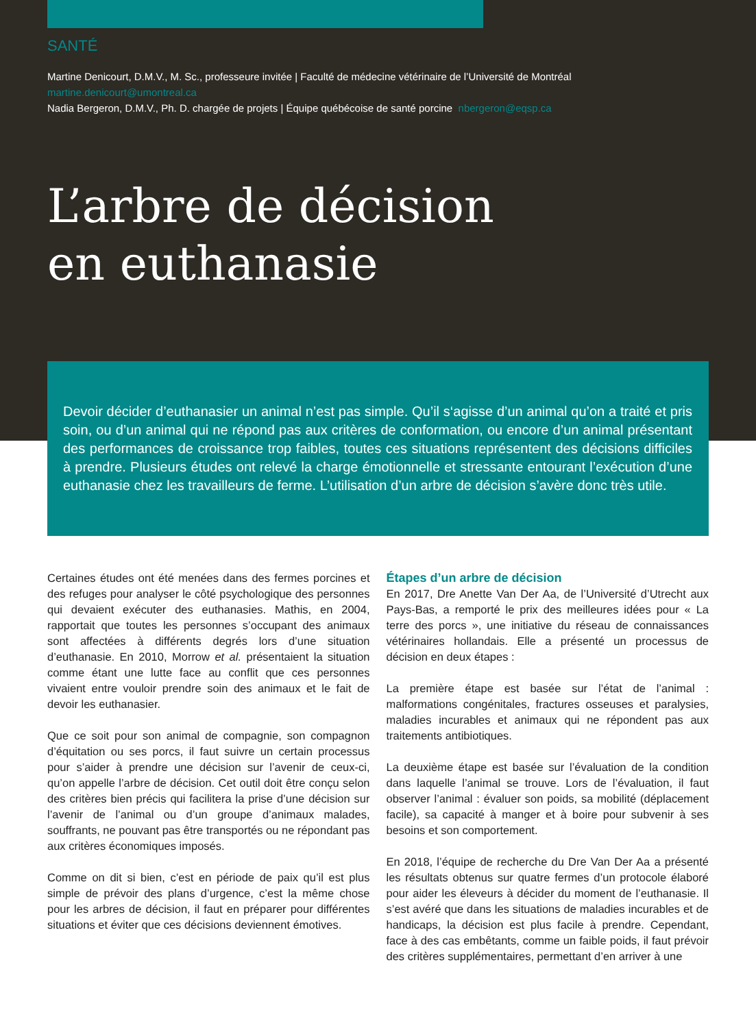SANTÉ
Martine Denicourt, D.M.V., M. Sc., professeure invitée | Faculté de médecine vétérinaire de l’Université de Montréal
martine.denicourt@umontreal.ca
Nadia Bergeron, D.M.V., Ph. D. chargée de projets | Équipe québécoise de santé porcine nbergeron@eqsp.ca
L’arbre de décision
en euthanasie
Devoir décider d’euthanasier un animal n’est pas simple. Qu’il s‘agisse d’un animal qu’on a traité et pris soin, ou d’un animal qui ne répond pas aux critères de conformation, ou encore d’un animal présentant des performances de croissance trop faibles, toutes ces situations représentent des décisions difficiles à prendre. Plusieurs études ont relevé la charge émotionnelle et stressante entourant l’exécution d’une euthanasie chez les travailleurs de ferme. L’utilisation d’un arbre de décision s’avère donc très utile.
Certaines études ont été menées dans des fermes porcines et des refuges pour analyser le côté psychologique des personnes qui devaient exécuter des euthanasies. Mathis, en 2004, rapportait que toutes les personnes s’occupant des animaux sont affectées à différents degrés lors d’une situation d’euthanasie. En 2010, Morrow et al. présentaient la situation comme étant une lutte face au conflit que ces personnes vivaient entre vouloir prendre soin des animaux et le fait de devoir les euthanasier.
Que ce soit pour son animal de compagnie, son compagnon d’équitation ou ses porcs, il faut suivre un certain processus pour s’aider à prendre une décision sur l’avenir de ceux-ci, qu’on appelle l’arbre de décision. Cet outil doit être conçu selon des critères bien précis qui facilitera la prise d’une décision sur l’avenir de l’animal ou d’un groupe d’animaux malades, souffrants, ne pouvant pas être transportés ou ne répondant pas aux critères économiques imposés.
Comme on dit si bien, c’est en période de paix qu’il est plus simple de prévoir des plans d’urgence, c’est la même chose pour les arbres de décision, il faut en préparer pour différentes situations et éviter que ces décisions deviennent émotives.
Étapes d’un arbre de décision
En 2017, Dre Anette Van Der Aa, de l’Université d’Utrecht aux Pays-Bas, a remporté le prix des meilleures idées pour « La terre des porcs », une initiative du réseau de connaissances vétérinaires hollandais. Elle a présenté un processus de décision en deux étapes :
La première étape est basée sur l’état de l’animal : malformations congénitales, fractures osseuses et paralysies, maladies incurables et animaux qui ne répondent pas aux traitements antibiotiques.
La deuxième étape est basée sur l’évaluation de la condition dans laquelle l’animal se trouve. Lors de l’évaluation, il faut observer l’animal : évaluer son poids, sa mobilité (déplacement facile), sa capacité à manger et à boire pour subvenir à ses besoins et son comportement.
En 2018, l’équipe de recherche du Dre Van Der Aa a présenté les résultats obtenus sur quatre fermes d’un protocole élaboré pour aider les éleveurs à décider du moment de l’euthanasie. Il s’est avéré que dans les situations de maladies incurables et de handicaps, la décision est plus facile à prendre. Cependant, face à des cas embêtants, comme un faible poids, il faut prévoir des critères supplémentaires, permettant d’en arriver à une